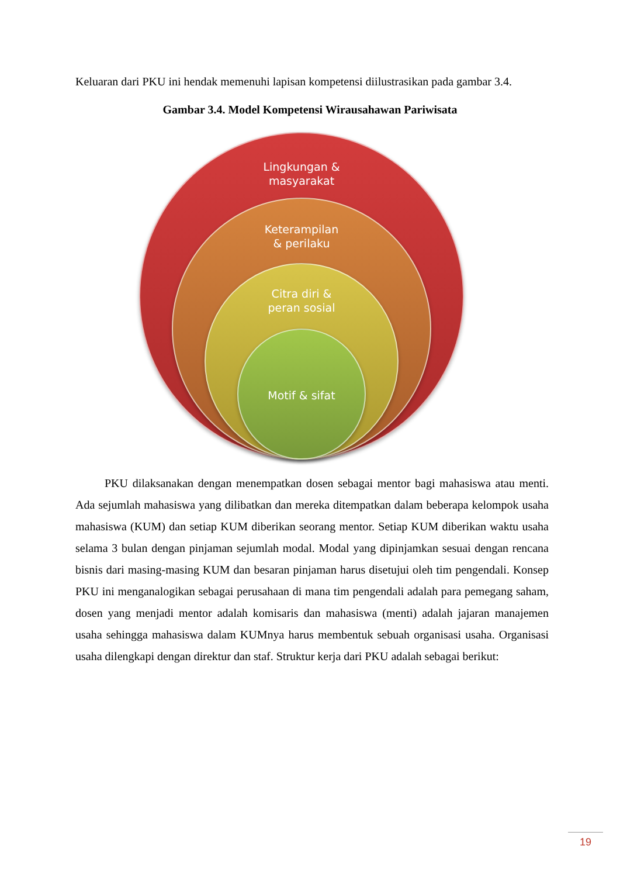Keluaran dari PKU ini hendak memenuhi lapisan kompetensi diilustrasikan pada gambar 3.4.
Gambar 3.4. Model Kompetensi Wirausahawan Pariwisata
Lingkungan &
masyarakat
Keterampilan
& perilaku
Citra diri &
peran sosial
Motif & sifat
PKU dilaksanakan dengan menempatkan dosen sebagai mentor bagi mahasiswa atau menti. Ada sejumlah mahasiswa yang dilibatkan dan mereka ditempatkan dalam beberapa kelompok usaha mahasiswa (KUM) dan setiap KUM diberikan seorang mentor. Setiap KUM diberikan waktu usaha selama 3 bulan dengan pinjaman sejumlah modal. Modal yang dipinjamkan sesuai dengan rencana bisnis dari masing-masing KUM dan besaran pinjaman harus disetujui oleh tim pengendali. Konsep PKU ini menganalogikan sebagai perusahaan di mana tim pengendali adalah para pemegang saham, dosen yang menjadi mentor adalah komisaris dan mahasiswa (menti) adalah jajaran manajemen usaha sehingga mahasiswa dalam KUMnya harus membentuk sebuah organisasi usaha. Organisasi usaha dilengkapi dengan direktur dan staf. Struktur kerja dari PKU adalah sebagai berikut:
19